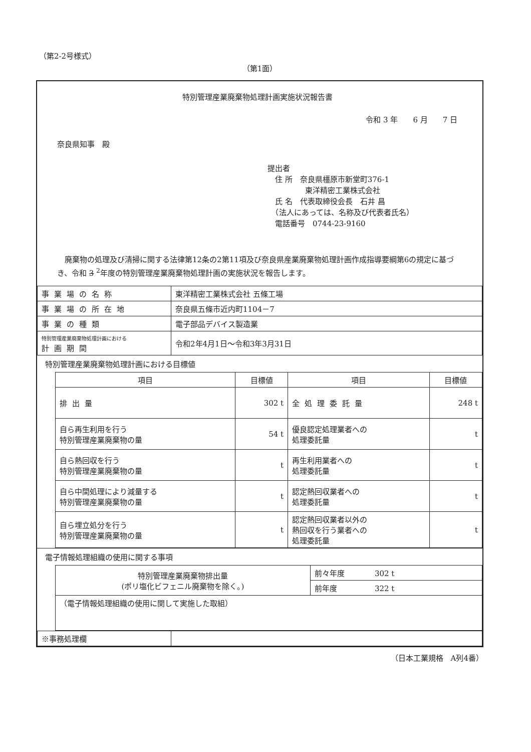（第2-2号様式）
（第1面）
特別管理産業廃棄物処理計画実施状況報告書
令和 3 年　　6 月　　7 日
奈良県知事　殿
提出者
　住 所　奈良県橿原市新堂町376-1
　　　　　東洋精密工業株式会社
　氏 名　代表取締役会長　石井 昌
　（法人にあっては、名称及び代表者氏名）
　電話番号　0744-23-9160
　廃棄物の処理及び清掃に関する法律第12条の2第11項及び奈良県産業廃棄物処理計画作成指導要綱第6の規定に基づき、令和 3 <sup>2</sup>年度の特別管理産業廃棄物処理計画の実施状況を報告します。
| 事業場の名称 | 東洋精密工業株式会社 五條工場 |
| 事業場の所在地 | 奈良県五條市近内町1104－7 |
| 事業の種類 | 電子部品デバイス製造業 |
| 特別管理産業廃棄物処理計画における 計画期間 | 令和2年4月1日～令和3年3月31日 |
特別管理産業廃棄物処理計画における目標値
| 項目 | 目標値 | 項目 | 目標値 |
| --- | --- | --- | --- |
| 排出量 | 302 t | 全処理委託量 | 248 t |
| 自ら再生利用を行う 特別管理産業廃棄物の量 | 54 t | 優良認定処理業者への 処理委託量 | t |
| 自ら熱回収を行う 特別管理産業廃棄物の量 | t | 再生利用業者への 処理委託量 | t |
| 自ら中間処理により減量する 特別管理産業廃棄物の量 | t | 認定熱回収業者への 処理委託量 | t |
| 自ら埋立処分を行う 特別管理産業廃棄物の量 | t | 認定熱回収業者以外の 熱回収を行う業者への 処理委託量 | t |
電子情報処理組織の使用に関する事項
| 特別管理産業廃棄物排出量 (ポリ塩化ビフェニル廃棄物を除く。) | 前々年度 302 t |
| | 前年度 322 t |
| （電子情報処理組織の使用に関して実施した取組） | |
| ※事務処理欄 | |
（日本工業規格　A列4番）